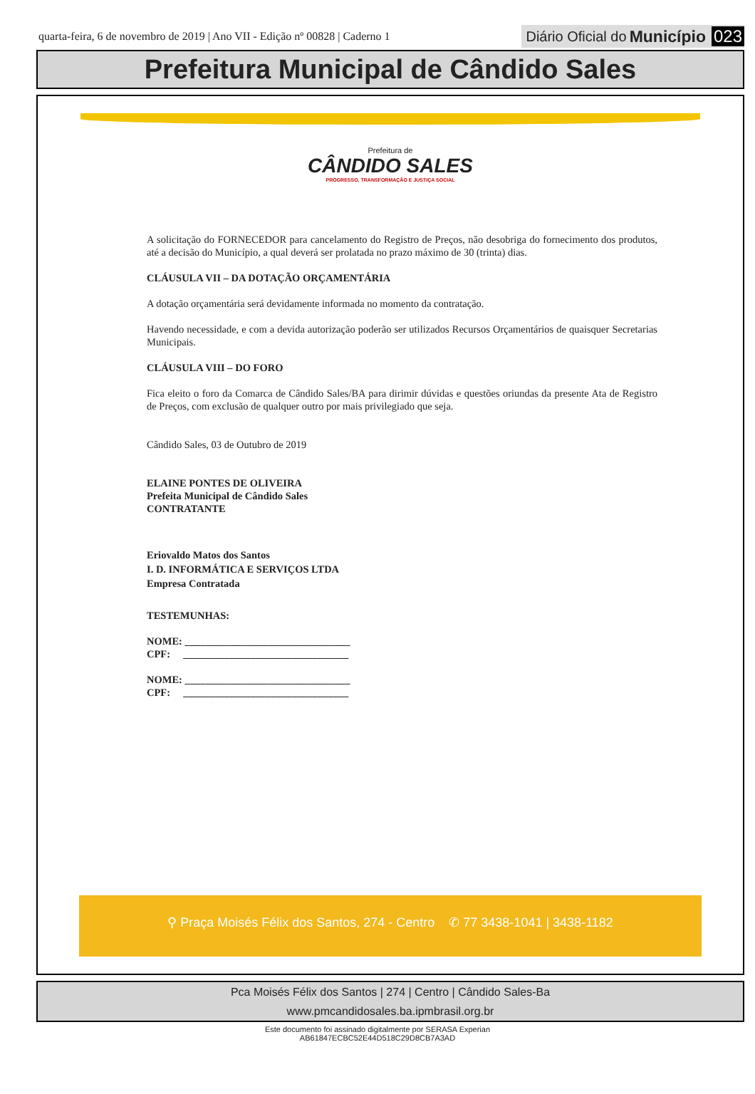quarta-feira, 6 de novembro de 2019 | Ano VII - Edição nº 00828 | Caderno 1
Diário Oficial do Município 023
Prefeitura Municipal de Cândido Sales
Prefeitura de
CÂNDIDO SALES
PROGRESSO, TRANSFORMAÇÃO E JUSTIÇA SOCIAL
A solicitação do FORNECEDOR para cancelamento do Registro de Preços, não desobriga do fornecimento dos produtos, até a decisão do Município, a qual deverá ser prolatada no prazo máximo de 30 (trinta) dias.
CLÁUSULA VII – DA DOTAÇÃO ORÇAMENTÁRIA
A dotação orçamentária será devidamente informada no momento da contratação.
Havendo necessidade, e com a devida autorização poderão ser utilizados Recursos Orçamentários de quaisquer Secretarias Municipais.
CLÁUSULA VIII – DO FORO
Fica eleito o foro da Comarca de Cândido Sales/BA para dirimir dúvidas e questões oriundas da presente Ata de Registro de Preços, com exclusão de qualquer outro por mais privilegiado que seja.
Cândido Sales, 03 de Outubro de 2019
ELAINE PONTES DE OLIVEIRA
Prefeita Municipal de Cândido Sales
CONTRATANTE
Eriovaldo Matos dos Santos
I. D. INFORMÁTICA E SERVIÇOS LTDA
Empresa Contratada
TESTEMUNHAS:
NOME: ________________________________
CPF: ________________________________
NOME: ________________________________
CPF: ________________________________
⚲ Praça Moisés Félix dos Santos, 274 - Centro ✆ 77 3438-1041 | 3438-1182
Pca Moisés Félix dos Santos | 274 | Centro | Cândido Sales-Ba
www.pmcandidosales.ba.ipmbrasil.org.br
Este documento foi assinado digitalmente por SERASA Experian
AB61847ECBC52E44D518C29D8CB7A3AD